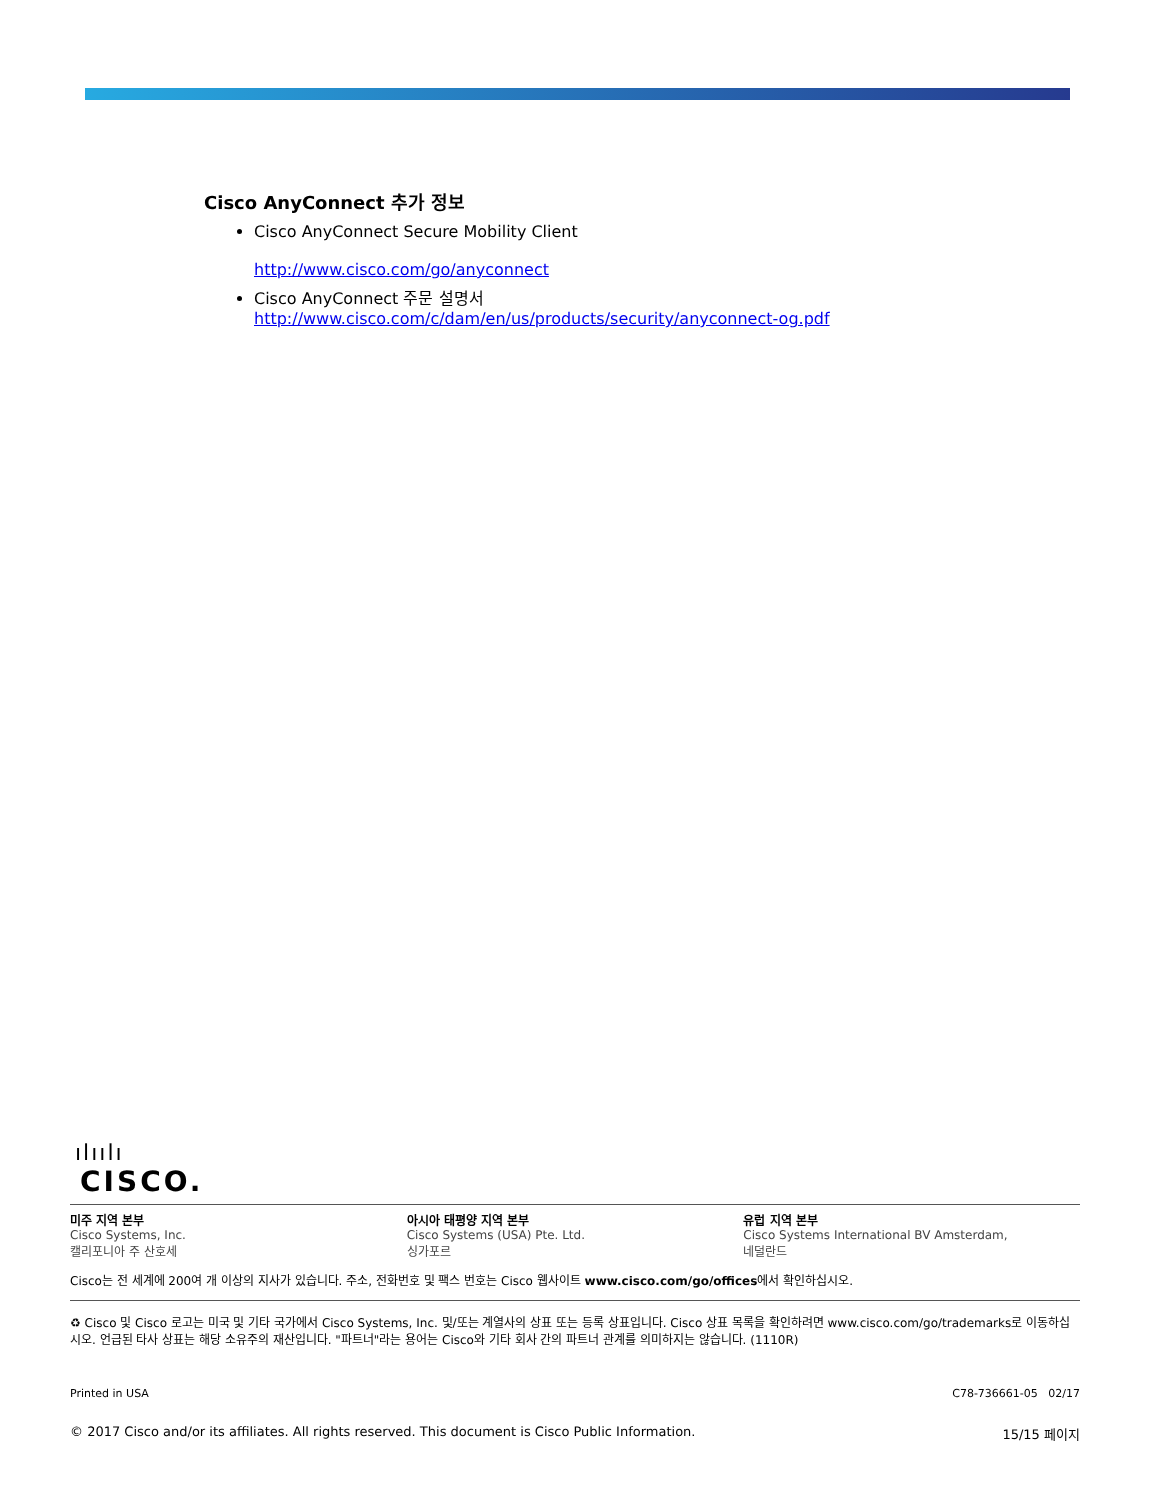Cisco AnyConnect 추가 정보
Cisco AnyConnect Secure Mobility Client
http://www.cisco.com/go/anyconnect
Cisco AnyConnect 주문 설명서
http://www.cisco.com/c/dam/en/us/products/security/anyconnect-og.pdf
ılıılı
CISCO.
미주 지역 본부
Cisco Systems, Inc.
캘리포니아 주 산호세
아시아 태평양 지역 본부
Cisco Systems (USA) Pte. Ltd.
싱가포르
유럽 지역 본부
Cisco Systems International BV Amsterdam,
네덜란드
Cisco는 전 세계에 200여 개 이상의 지사가 있습니다. 주소, 전화번호 및 팩스 번호는 Cisco 웹사이트 www.cisco.com/go/offices에서 확인하십시오.
♻ Cisco 및 Cisco 로고는 미국 및 기타 국가에서 Cisco Systems, Inc. 및/또는 계열사의 상표 또는 등록 상표입니다. Cisco 상표 목록을 확인하려면 www.cisco.com/go/trademarks로 이동하십시오. 언급된 타사 상표는 해당 소유주의 재산입니다. "파트너"라는 용어는 Cisco와 기타 회사 간의 파트너 관계를 의미하지는 않습니다. (1110R)
Printed in USA C78-736661-05 02/17
© 2017 Cisco and/or its affiliates. All rights reserved. This document is Cisco Public Information. 15/15 페이지